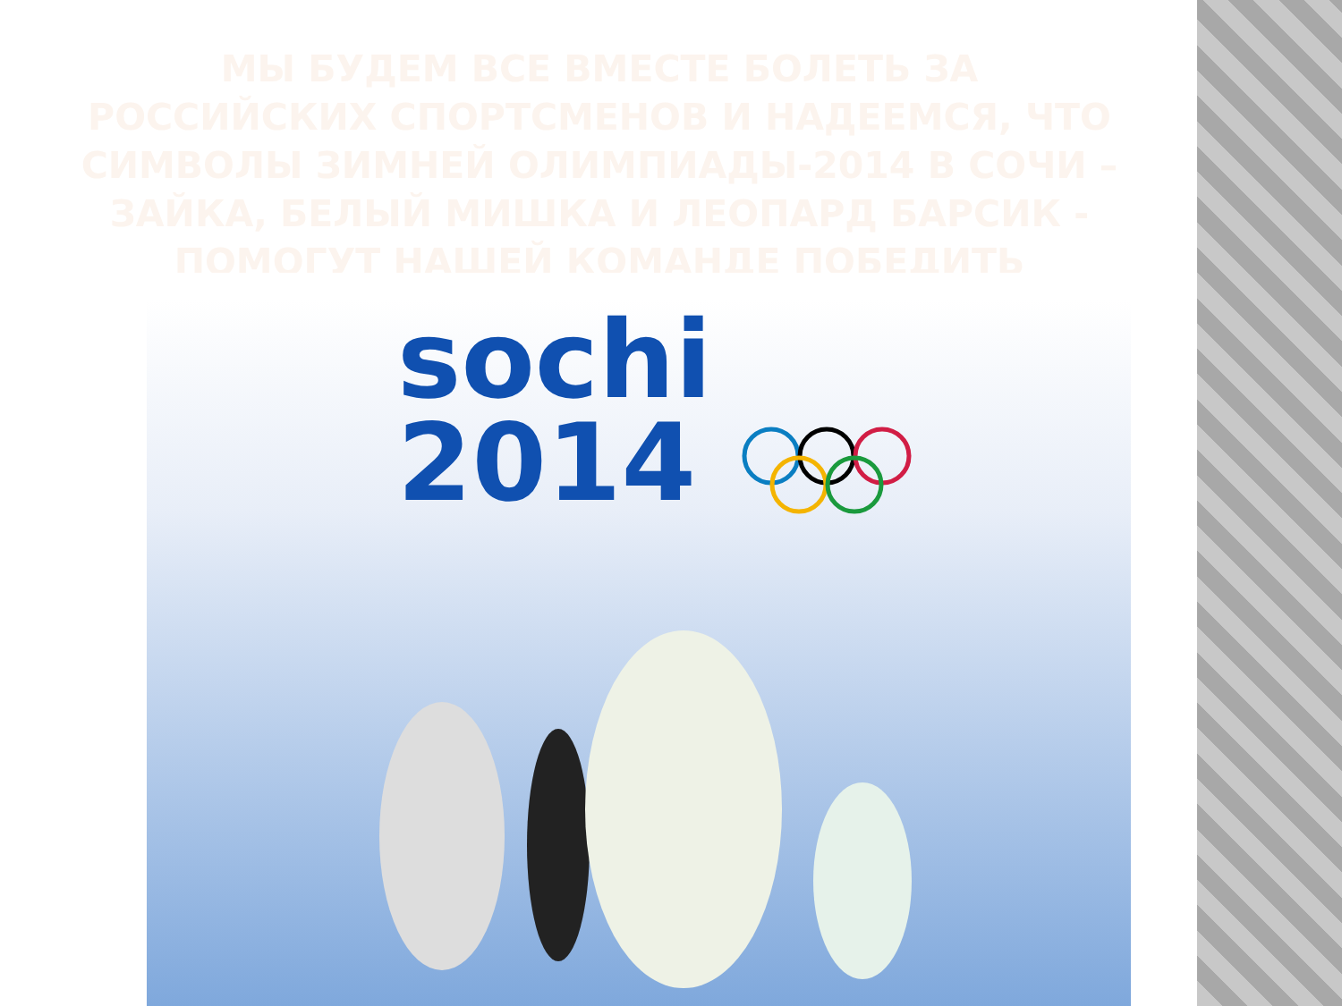МЫ БУДЕМ ВСЕ ВМЕСТЕ БОЛЕТЬ ЗА РОССИЙСКИХ СПОРТСМЕНОВ И НАДЕЕМСЯ, ЧТО СИМВОЛЫ ЗИМНЕЙ ОЛИМПИАДЫ-2014 В СОЧИ – ЗАЙКА, БЕЛЫЙ МИШКА И ЛЕОПАРД БАРСИК - ПОМОГУТ НАШЕЙ КОМАНДЕ ПОБЕДИТЬ
sochi
2014